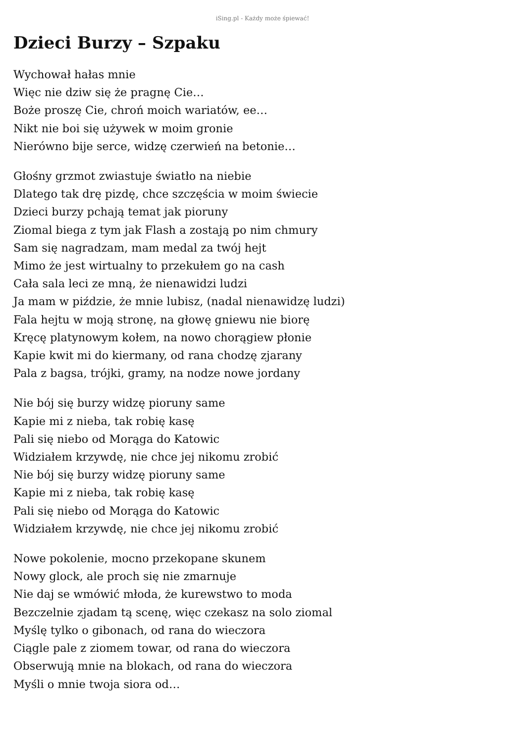iSing.pl - Każdy może śpiewać!
Dzieci Burzy – Szpaku
Wychował hałas mnie
Więc nie dziw się że pragnę Cie…
Boże proszę Cie, chroń moich wariatów, ee…
Nikt nie boi się używek w moim gronie
Nierówno bije serce, widzę czerwień na betonie…
Głośny grzmot zwiastuje światło na niebie
Dlatego tak drę pizdę, chce szczęścia w moim świecie
Dzieci burzy pchają temat jak pioruny
Ziomal biega z tym jak Flash a zostają po nim chmury
Sam się nagradzam, mam medal za twój hejt
Mimo że jest wirtualny to przekułem go na cash
Cała sala leci ze mną, że nienawidzi ludzi
Ja mam w piździe, że mnie lubisz, (nadal nienawidzę ludzi)
Fala hejtu w moją stronę, na głowę gniewu nie biorę
Kręcę platynowym kołem, na nowo chorągiew płonie
Kapie kwit mi do kiermany, od rana chodzę zjarany
Pala z bagsa, trójki, gramy, na nodze nowe jordany
Nie bój się burzy widzę pioruny same
Kapie mi z nieba, tak robię kasę
Pali się niebo od Morąga do Katowic
Widziałem krzywdę, nie chce jej nikomu zrobić
Nie bój się burzy widzę pioruny same
Kapie mi z nieba, tak robię kasę
Pali się niebo od Morąga do Katowic
Widziałem krzywdę, nie chce jej nikomu zrobić
Nowe pokolenie, mocno przekopane skunem
Nowy glock, ale proch się nie zmarnuje
Nie daj se wmówić młoda, że kurewstwo to moda
Bezczelnie zjadam tą scenę, więc czekasz na solo ziomal
Myślę tylko o gibonach, od rana do wieczora
Ciągle pale z ziomem towar, od rana do wieczora
Obserwują mnie na blokach, od rana do wieczora
Myśli o mnie twoja siora od…